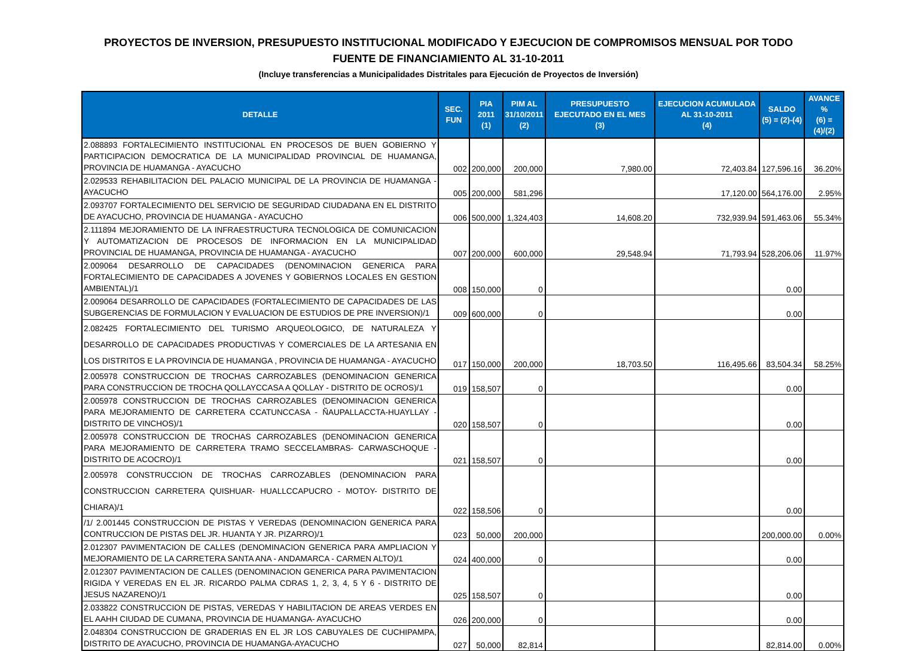PROYECTOS DE INVERSION, PRESUPUESTO INSTITUCIONAL MODIFICADO Y EJECUCION DE COMPROMISOS MENSUAL POR TODO FUENTE DE FINANCIAMIENTO AL 31-10-2011
(Incluye transferencias a Municipalidades Distritales para Ejecución de Proyectos de Inversión)
| DETALLE | SEC. FUN | PIA 2011 (1) | PIM AL 31/10/2011 (2) | PRESUPUESTO EJECUTADO EN EL MES (3) | EJECUCION ACUMULADA AL 31-10-2011 (4) | SALDO (5) = (2)-(4) | AVANCE % (6) = (4)/(2) |
| --- | --- | --- | --- | --- | --- | --- | --- |
| 2.088893 FORTALECIMIENTO INSTITUCIONAL EN PROCESOS DE BUEN GOBIERNO Y PARTICIPACION DEMOCRATICA DE LA MUNICIPALIDAD PROVINCIAL DE HUAMANGA, PROVINCIA DE HUAMANGA - AYACUCHO | 002 | 200,000 | 200,000 | 7,980.00 | 72,403.84 | 127,596.16 | 36.20% |
| 2.029533 REHABILITACION DEL PALACIO MUNICIPAL DE LA PROVINCIA DE HUAMANGA - AYACUCHO | 005 | 200,000 | 581,296 | | 17,120.00 | 564,176.00 | 2.95% |
| 2.093707 FORTALECIMIENTO DEL SERVICIO DE SEGURIDAD CIUDADANA EN EL DISTRITO DE AYACUCHO, PROVINCIA DE HUAMANGA - AYACUCHO | 006 | 500,000 | 1,324,403 | 14,608.20 | 732,939.94 | 591,463.06 | 55.34% |
| 2.111894 MEJORAMIENTO DE LA INFRAESTRUCTURA TECNOLOGICA DE COMUNICACION Y AUTOMATIZACION DE PROCESOS DE INFORMACION EN LA MUNICIPALIDAD PROVINCIAL DE HUAMANGA, PROVINCIA DE HUAMANGA - AYACUCHO | 007 | 200,000 | 600,000 | 29,548.94 | 71,793.94 | 528,206.06 | 11.97% |
| 2.009064 DESARROLLO DE CAPACIDADES (DENOMINACION GENERICA PARA FORTALECIMIENTO DE CAPACIDADES A JOVENES Y GOBIERNOS LOCALES EN GESTION AMBIENTAL)/1 | 008 | 150,000 | 0 | | | 0.00 | |
| 2.009064 DESARROLLO DE CAPACIDADES (FORTALECIMIENTO DE CAPACIDADES DE LAS SUBGERENCIAS DE FORMULACION Y EVALUACION DE ESTUDIOS DE PRE INVERSION)/1 | 009 | 600,000 | 0 | | | 0.00 | |
| 2.082425 FORTALECIMIENTO DEL TURISMO ARQUEOLOGICO, DE NATURALEZA Y DESARROLLO DE CAPACIDADES PRODUCTIVAS Y COMERCIALES DE LA ARTESANIA EN LOS DISTRITOS E LA PROVINCIA DE HUAMANGA , PROVINCIA DE HUAMANGA - AYACUCHO | 017 | 150,000 | 200,000 | 18,703.50 | 116,495.66 | 83,504.34 | 58.25% |
| 2.005978 CONSTRUCCION DE TROCHAS CARROZABLES (DENOMINACION GENERICA PARA CONSTRUCCION DE TROCHA QOLLAYCCASA A QOLLAY - DISTRITO DE OCROS)/1 | 019 | 158,507 | 0 | | | 0.00 | |
| 2.005978 CONSTRUCCION DE TROCHAS CARROZABLES (DENOMINACION GENERICA PARA MEJORAMIENTO DE CARRETERA CCATUNCCASA - ÑAUPALLACCTA-HUAYLLAY - DISTRITO DE VINCHOS)/1 | 020 | 158,507 | 0 | | | 0.00 | |
| 2.005978 CONSTRUCCION DE TROCHAS CARROZABLES (DENOMINACION GENERICA PARA MEJORAMIENTO DE CARRETERA TRAMO SECCELAMBRAS- CARWASCHOQUE - DISTRITO DE ACOCRO)/1 | 021 | 158,507 | 0 | | | 0.00 | |
| 2.005978 CONSTRUCCION DE TROCHAS CARROZABLES (DENOMINACION PARA CONSTRUCCION CARRETERA QUISHUAR- HUALLCCAPUCRO - MOTOY- DISTRITO DE CHIARA)/1 | 022 | 158,506 | 0 | | | 0.00 | |
| /1/ 2.001445 CONSTRUCCION DE PISTAS Y VEREDAS (DENOMINACION GENERICA PARA CONTRUCCION DE PISTAS DEL JR. HUANTA Y JR. PIZARRO)/1 | 023 | 50,000 | 200,000 | | | 200,000.00 | 0.00% |
| 2.012307 PAVIMENTACION DE CALLES (DENOMINACION GENERICA PARA AMPLIACION Y MEJORAMIENTO DE LA CARRETERA SANTA ANA - ANDAMARCA - CARMEN ALTO)/1 | 024 | 400,000 | 0 | | | 0.00 | |
| 2.012307 PAVIMENTACION DE CALLES (DENOMINACION GENERICA PARA PAVIMENTACION RIGIDA Y VEREDAS EN EL JR. RICARDO PALMA CDRAS 1, 2, 3, 4, 5 Y 6 - DISTRITO DE JESUS NAZARENO)/1 | 025 | 158,507 | 0 | | | 0.00 | |
| 2.033822 CONSTRUCCION DE PISTAS, VEREDAS Y HABILITACION DE AREAS VERDES EN EL AAHH CIUDAD DE CUMANA, PROVINCIA DE HUAMANGA- AYACUCHO | 026 | 200,000 | 0 | | | 0.00 | |
| 2.048304 CONSTRUCCION DE GRADERIAS EN EL JR LOS CABUYALES DE CUCHIPAMPA, DISTRITO DE AYACUCHO, PROVINCIA DE HUAMANGA-AYACUCHO | 027 | 50,000 | 82,814 | | | 82,814.00 | 0.00% |